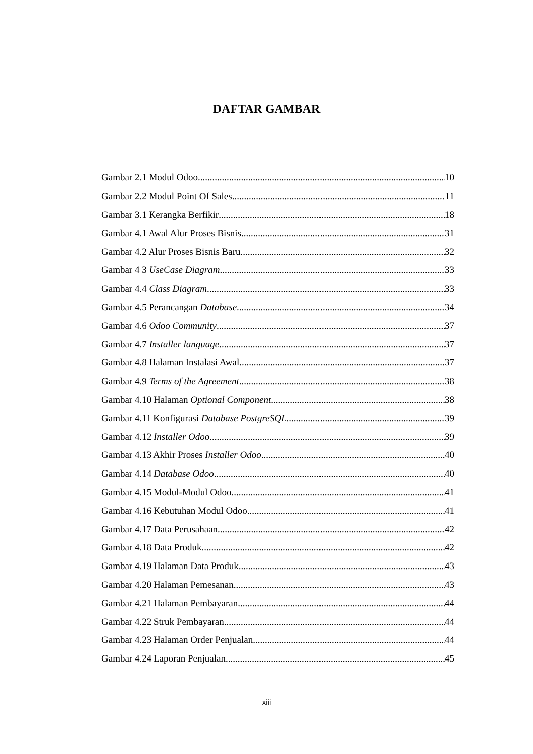DAFTAR GAMBAR
Gambar 2.1 Modul Odoo 10
Gambar 2.2 Modul Point Of Sales 11
Gambar 3.1 Kerangka Berfikir 18
Gambar 4.1 Awal Alur Proses Bisnis 31
Gambar 4.2 Alur Proses Bisnis Baru 32
Gambar 4 3 UseCase Diagram 33
Gambar 4.4 Class Diagram 33
Gambar 4.5 Perancangan Database 34
Gambar 4.6 Odoo Community 37
Gambar 4.7 Installer language 37
Gambar 4.8 Halaman Instalasi Awal 37
Gambar 4.9 Terms of the Agreement 38
Gambar 4.10 Halaman Optional Component 38
Gambar 4.11 Konfigurasi Database PostgreSQL 39
Gambar 4.12 Installer Odoo 39
Gambar 4.13 Akhir Proses Installer Odoo 40
Gambar 4.14 Database Odoo 40
Gambar 4.15 Modul-Modul Odoo 41
Gambar 4.16 Kebutuhan Modul Odoo 41
Gambar 4.17 Data Perusahaan 42
Gambar 4.18 Data Produk 42
Gambar 4.19 Halaman Data Produk 43
Gambar 4.20 Halaman Pemesanan 43
Gambar 4.21 Halaman Pembayaran 44
Gambar 4.22 Struk Pembayaran 44
Gambar 4.23 Halaman Order Penjualan 44
Gambar 4.24 Laporan Penjualan 45
xiii